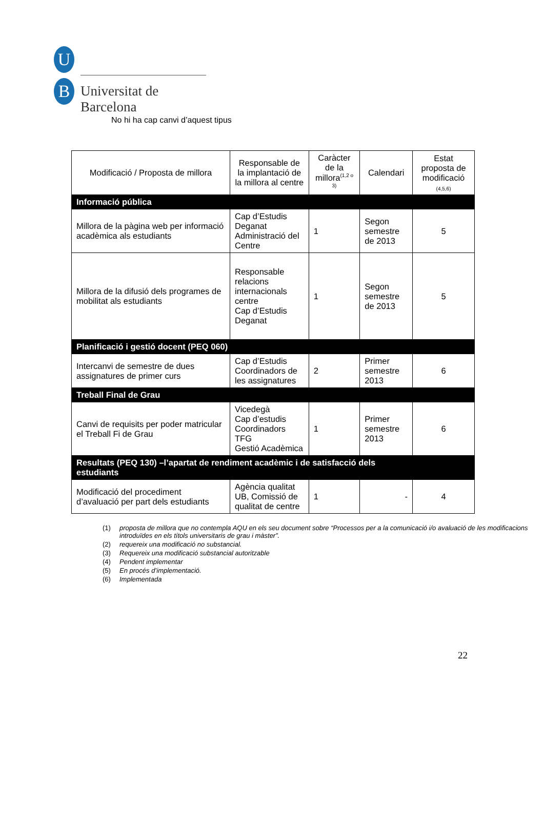U
B Universitat de Barcelona
No hi ha cap canvi d’aquest tipus
| Modificació / Proposta de millora | Responsable de la implantació de la millora al centre | Caràcter de la millora<sup>(1,2 o 3)</sup> | Calendari | Estat proposta de modificació (4,5,6) |
| --- | --- | --- | --- | --- |
| Informació pública | | | | |
| Millora de la pàgina web per informació acadèmica als estudiants | Cap d’Estudis Deganat Administració del Centre | 1 | Segon semestre de 2013 | 5 |
| Millora de la difusió dels programes de mobilitat als estudiants | Responsable relacions internacionals centre Cap d’Estudis Deganat | 1 | Segon semestre de 2013 | 5 |
| Planificació i gestió docent (PEQ 060) | | | | |
| Intercanvi de semestre de dues assignatures de primer curs | Cap d’Estudis Coordinadors de les assignatures | 2 | Primer semestre 2013 | 6 |
| Treball Final de Grau | | | | |
| Canvi de requisits per poder matricular el Treball Fi de Grau | Vicedegà Cap d’estudis Coordinadors TFG Gestió Acadèmica | 1 | Primer semestre 2013 | 6 |
| Resultats (PEQ 130) –l’apartat de rendiment acadèmic i de satisfacció dels estudiants | | | | |
| Modificació del procediment d’avaluació per part dels estudiants | Agència qualitat UB, Comissió de qualitat de centre | 1 | - | 4 |
(1) proposta de millora que no contempla AQU en els seu document sobre “Processos per a la comunicació i/o avaluació de les modificacions introduïdes en els títols universitaris de grau i màster”.
(2) requereix una modificació no substancial.
(3) Requereix una modificació substancial autoritzable
(4) Pendent implementar
(5) En procés d’implementació.
(6) Implementada
22